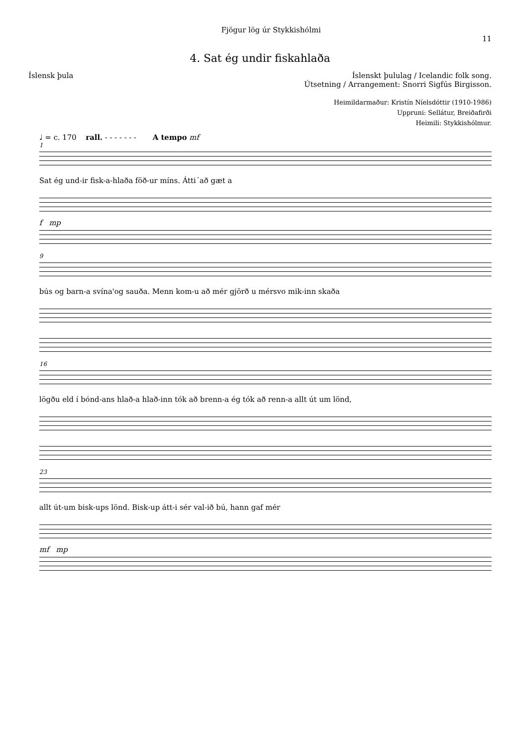Fjögur lög úr Stykkishólmi
11
4. Sat ég undir fiskahlaða
Íslensk þula Íslenskt þululag / Icelandic folk song.
Útsetning / Arrangement: Snorri Sigfús Birgisson.
Heimildarmaður: Kristín Níelsdóttir (1910-1986)
Uppruni: Sellátur, Breiðafirði
Heimili: Stykkishólmur.
♩ = c. 170 rall. - - - - - - - A tempo mf
1
Sat ég und-ir fisk-a-hlaða föð-ur míns. Átti´að gæt a
f mp
9
bús og barn-a svína'og sauða. Menn kom-u að mér gjörð u mérsvo mik-inn skaða
16
lögðu eld í bónd-ans hlað-a hlað-inn tók að brenn-a ég tók að renn-a allt út um lönd,
23
allt út-um bisk-ups lönd. Bisk-up átt-i sér val-ið bú, hann gaf mér
mf mp